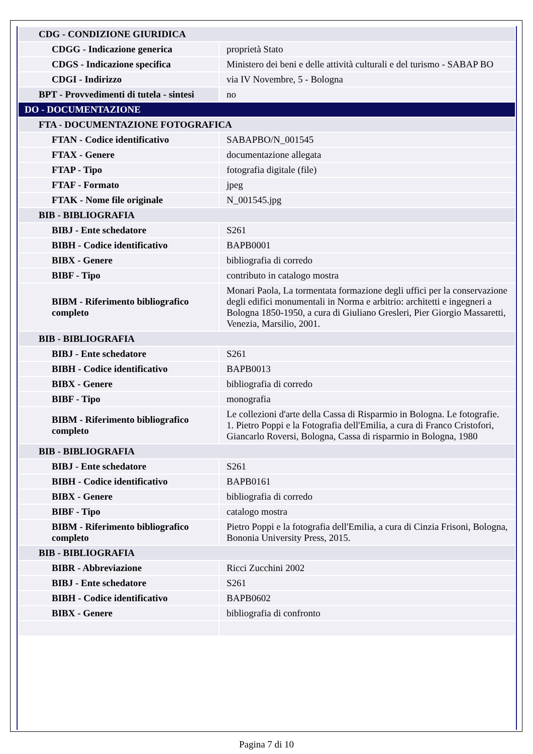| CDG - CONDIZIONE GIURIDICA | |
| CDGG - Indicazione generica | proprietà Stato |
| CDGS - Indicazione specifica | Ministero dei beni e delle attività culturali e del turismo - SABAP BO |
| CDGI - Indirizzo | via IV Novembre, 5 - Bologna |
| BPT - Provvedimenti di tutela - sintesi | no |
| DO - DOCUMENTAZIONE | |
| FTA - DOCUMENTAZIONE FOTOGRAFICA | |
| FTAN - Codice identificativo | SABAPBO/N_001545 |
| FTAX - Genere | documentazione allegata |
| FTAP - Tipo | fotografia digitale (file) |
| FTAF - Formato | jpeg |
| FTAK - Nome file originale | N_001545.jpg |
| BIB - BIBLIOGRAFIA | |
| BIBJ - Ente schedatore | S261 |
| BIBH - Codice identificativo | BAPB0001 |
| BIBX - Genere | bibliografia di corredo |
| BIBF - Tipo | contributo in catalogo mostra |
| BIBM - Riferimento bibliografico completo | Monari Paola, La tormentata formazione degli uffici per la conservazione degli edifici monumentali in Norma e arbitrio: architetti e ingegneri a Bologna 1850-1950, a cura di Giuliano Gresleri, Pier Giorgio Massaretti, Venezia, Marsilio, 2001. |
| BIB - BIBLIOGRAFIA | |
| BIBJ - Ente schedatore | S261 |
| BIBH - Codice identificativo | BAPB0013 |
| BIBX - Genere | bibliografia di corredo |
| BIBF - Tipo | monografia |
| BIBM - Riferimento bibliografico completo | Le collezioni d'arte della Cassa di Risparmio in Bologna. Le fotografie. 1. Pietro Poppi e la Fotografia dell'Emilia, a cura di Franco Cristofori, Giancarlo Roversi, Bologna, Cassa di risparmio in Bologna, 1980 |
| BIB - BIBLIOGRAFIA | |
| BIBJ - Ente schedatore | S261 |
| BIBH - Codice identificativo | BAPB0161 |
| BIBX - Genere | bibliografia di corredo |
| BIBF - Tipo | catalogo mostra |
| BIBM - Riferimento bibliografico completo | Pietro Poppi e la fotografia dell'Emilia, a cura di Cinzia Frisoni, Bologna, Bononia University Press, 2015. |
| BIB - BIBLIOGRAFIA | |
| BIBR - Abbreviazione | Ricci Zucchini 2002 |
| BIBJ - Ente schedatore | S261 |
| BIBH - Codice identificativo | BAPB0602 |
| BIBX - Genere | bibliografia di confronto |
Pagina 7 di 10